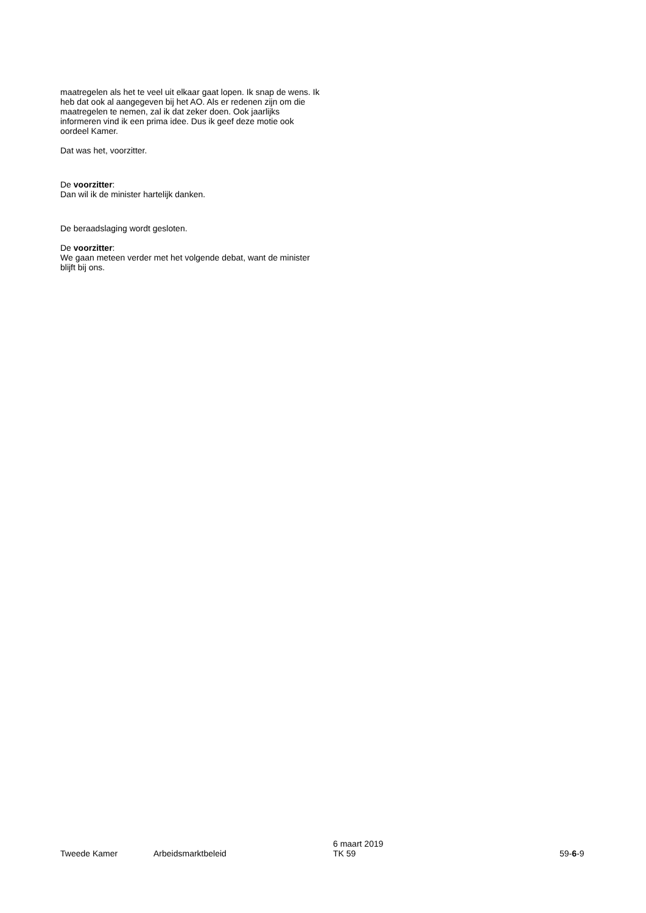maatregelen als het te veel uit elkaar gaat lopen. Ik snap de wens. Ik heb dat ook al aangegeven bij het AO. Als er redenen zijn om die maatregelen te nemen, zal ik dat zeker doen. Ook jaarlijks informeren vind ik een prima idee. Dus ik geef deze motie ook oordeel Kamer.
Dat was het, voorzitter.
De voorzitter:
Dan wil ik de minister hartelijk danken.
De beraadslaging wordt gesloten.
De voorzitter:
We gaan meteen verder met het volgende debat, want de minister blijft bij ons.
Tweede Kamer Arbeidsmarktbeleid 6 maart 2019
TK 59 59-6-9